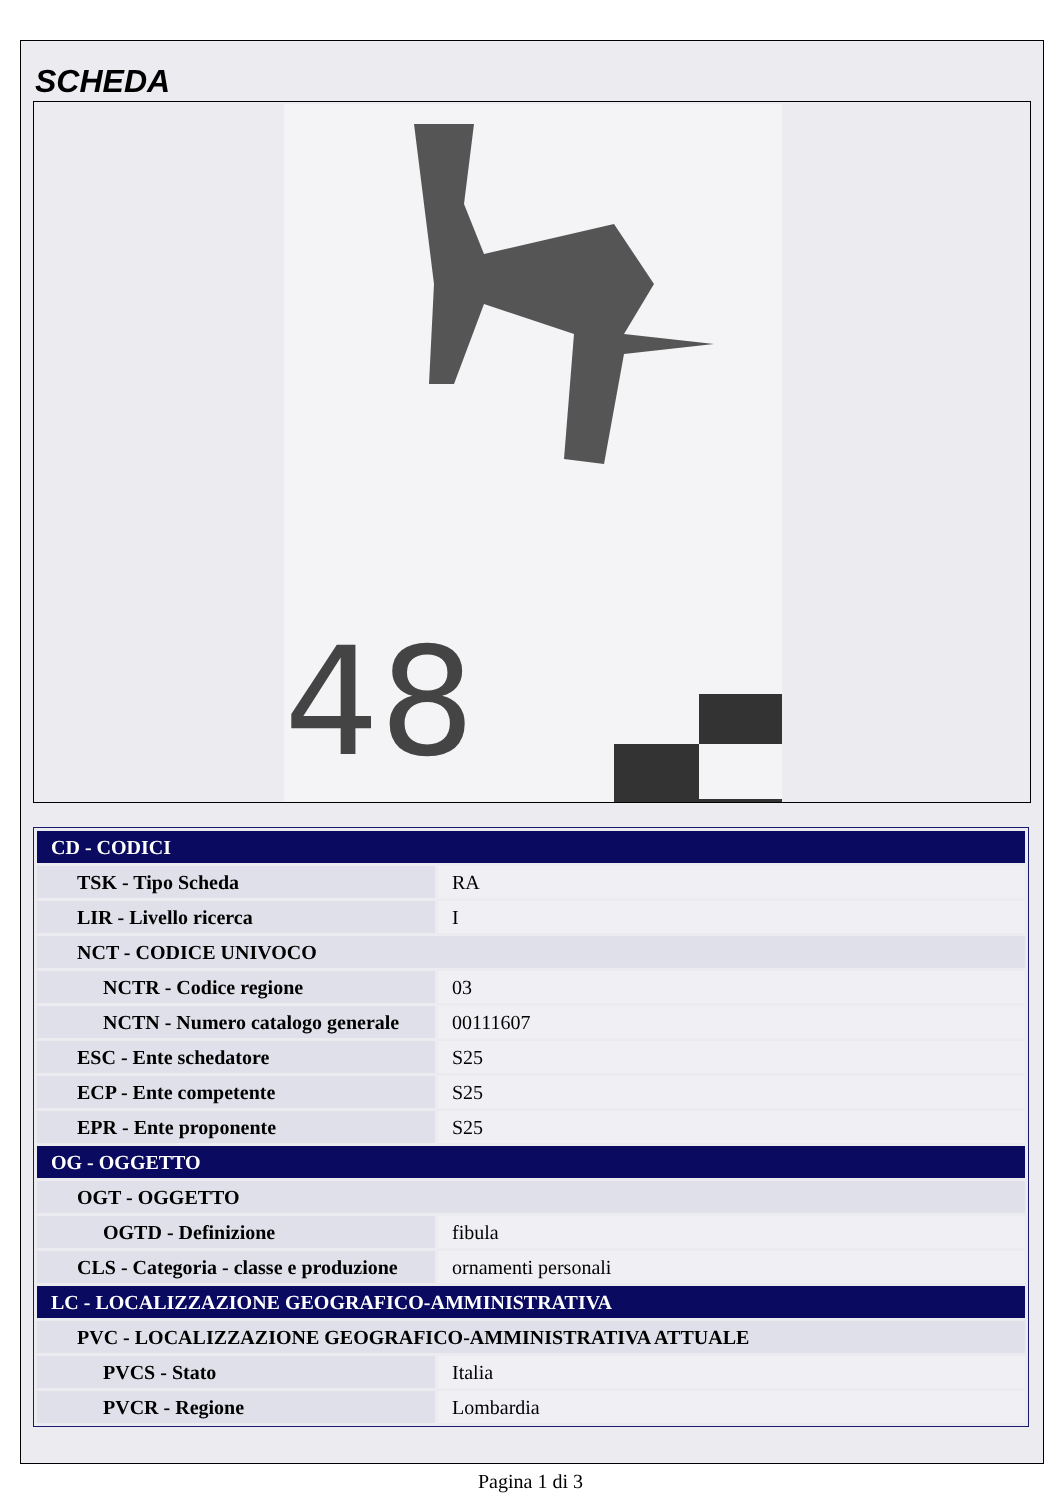SCHEDA
48
| CD - CODICI | |
| TSK - Tipo Scheda | RA |
| LIR - Livello ricerca | I |
| NCT - CODICE UNIVOCO | |
| NCTR - Codice regione | 03 |
| NCTN - Numero catalogo generale | 00111607 |
| ESC - Ente schedatore | S25 |
| ECP - Ente competente | S25 |
| EPR - Ente proponente | S25 |
| OG - OGGETTO | |
| OGT - OGGETTO | |
| OGTD - Definizione | fibula |
| CLS - Categoria - classe e produzione | ornamenti personali |
| LC - LOCALIZZAZIONE GEOGRAFICO-AMMINISTRATIVA | |
| PVC - LOCALIZZAZIONE GEOGRAFICO-AMMINISTRATIVA ATTUALE | |
| PVCS - Stato | Italia |
| PVCR - Regione | Lombardia |
Pagina 1 di 3